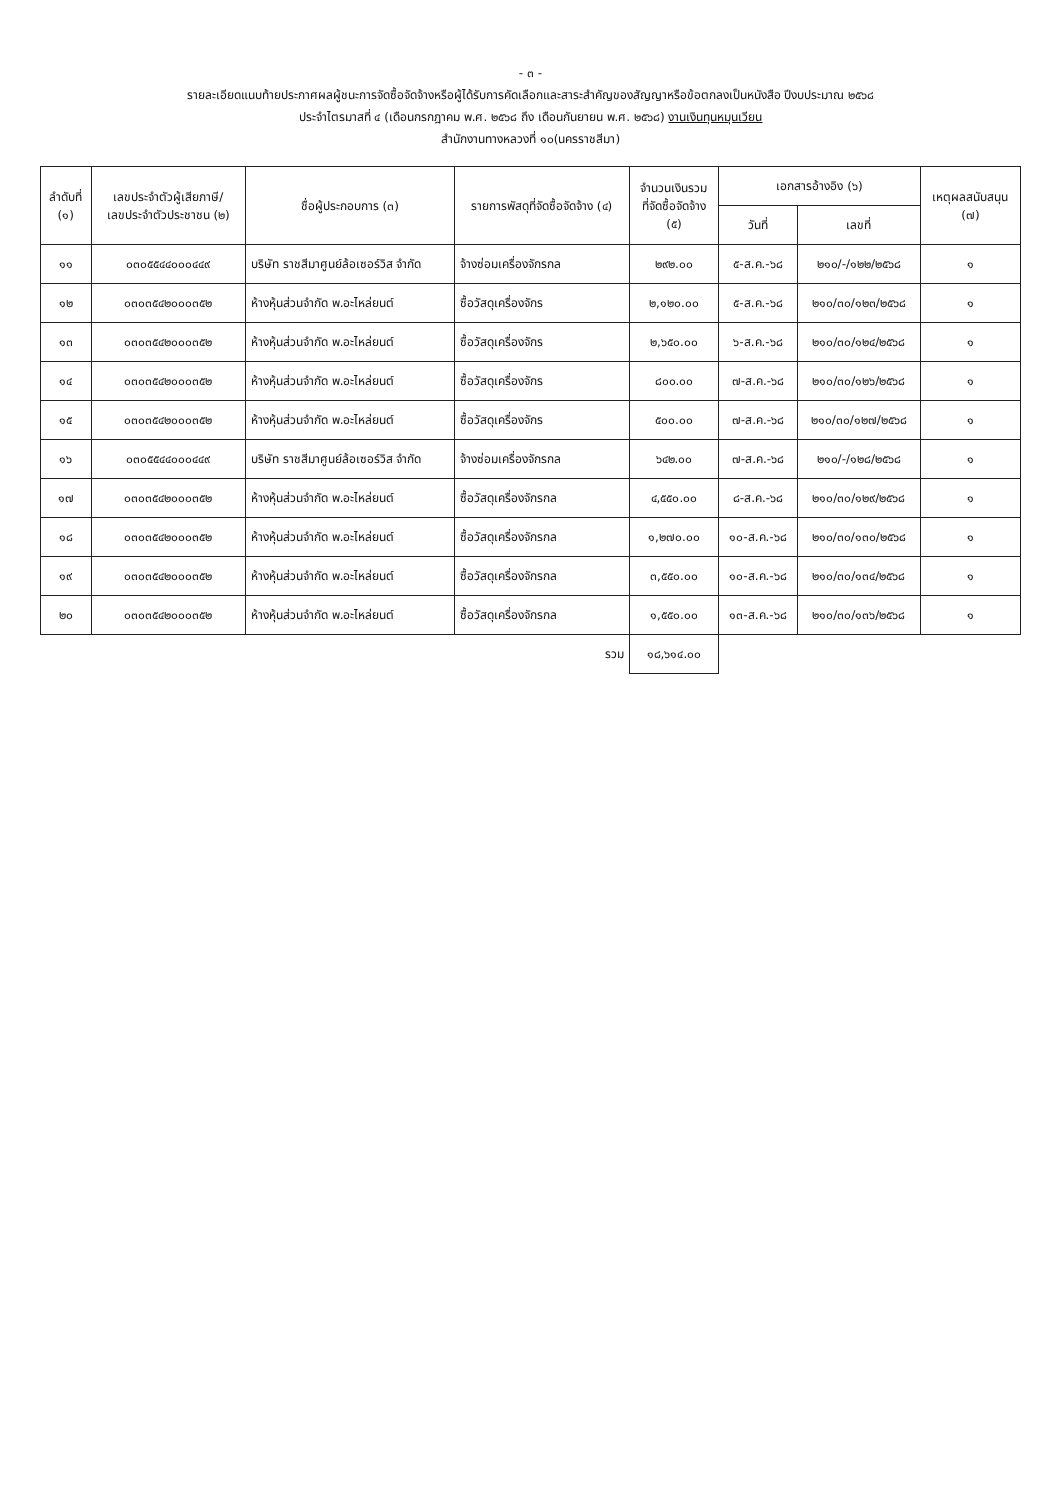- ๓ -
รายละเอียดแนบท้ายประกาศผลผู้ชนะการจัดซื้อจัดจ้างหรือผู้ได้รับการคัดเลือกและสาระสำคัญของสัญญาหรือข้อตกลงเป็นหนังสือ ปีงบประมาณ ๒๕๖๘
ประจำไตรมาสที่ ๔ (เดือนกรกฎาคม พ.ศ. ๒๕๖๘ ถึง เดือนกันยายน พ.ศ. ๒๕๖๘) งานเงินทุนหมุนเวียน
สำนักงานทางหลวงที่ ๑๐(นครราชสีมา)
| ลำดับที่ (๑) | เลขประจำตัวผู้เสียภาษี/ เลขประจำตัวประชาชน (๒) | ชื่อผู้ประกอบการ (๓) | รายการพัสดุที่จัดซื้อจัดจ้าง (๔) | จำนวนเงินรวม ที่จัดซื้อจัดจ้าง (๕) | เอกสารอ้างอิง (๖) | | เหตุผลสนับสนุน (๗) |
| --- | --- | --- | --- | --- | --- | --- | --- |
| | | | | | วันที่ | เลขที่ | |
| ๑๑ | ๐๓๐๕๕๔๔๐๐๐๔๔๙ | บริษัท ราชสีมาศูนย์ล้อเซอร์วิส จำกัด | จ้างซ่อมเครื่องจักรกล | ๒๙๒.๐๐ | ๕-ส.ค.-๖๘ | ๒๑๐/-/๑๒๒/๒๕๖๘ | ๑ |
| ๑๒ | ๐๓๐๓๕๔๒๐๐๐๓๕๒ | ห้างหุ้นส่วนจำกัด พ.อะไหล่ยนต์ | ซื้อวัสดุเครื่องจักร | ๒,๑๒๐.๐๐ | ๕-ส.ค.-๖๘ | ๒๑๐/๓๐/๑๒๓/๒๕๖๘ | ๑ |
| ๑๓ | ๐๓๐๓๕๔๒๐๐๐๓๕๒ | ห้างหุ้นส่วนจำกัด พ.อะไหล่ยนต์ | ซื้อวัสดุเครื่องจักร | ๒,๖๕๐.๐๐ | ๖-ส.ค.-๖๘ | ๒๑๐/๓๐/๑๒๔/๒๕๖๘ | ๑ |
| ๑๔ | ๐๓๐๓๕๔๒๐๐๐๓๕๒ | ห้างหุ้นส่วนจำกัด พ.อะไหล่ยนต์ | ซื้อวัสดุเครื่องจักร | ๘๐๐.๐๐ | ๗-ส.ค.-๖๘ | ๒๑๐/๓๐/๑๒๖/๒๕๖๘ | ๑ |
| ๑๕ | ๐๓๐๓๕๔๒๐๐๐๓๕๒ | ห้างหุ้นส่วนจำกัด พ.อะไหล่ยนต์ | ซื้อวัสดุเครื่องจักร | ๕๐๐.๐๐ | ๗-ส.ค.-๖๘ | ๒๑๐/๓๐/๑๒๗/๒๕๖๘ | ๑ |
| ๑๖ | ๐๓๐๕๕๔๔๐๐๐๔๔๙ | บริษัท ราชสีมาศูนย์ล้อเซอร์วิส จำกัด | จ้างซ่อมเครื่องจักรกล | ๖๔๒.๐๐ | ๗-ส.ค.-๖๘ | ๒๑๐/-/๑๒๘/๒๕๖๘ | ๑ |
| ๑๗ | ๐๓๐๓๕๔๒๐๐๐๓๕๒ | ห้างหุ้นส่วนจำกัด พ.อะไหล่ยนต์ | ซื้อวัสดุเครื่องจักรกล | ๔,๕๕๐.๐๐ | ๘-ส.ค.-๖๘ | ๒๑๐/๓๐/๑๒๙/๒๕๖๘ | ๑ |
| ๑๘ | ๐๓๐๓๕๔๒๐๐๐๓๕๒ | ห้างหุ้นส่วนจำกัด พ.อะไหล่ยนต์ | ซื้อวัสดุเครื่องจักรกล | ๑,๒๗๐.๐๐ | ๑๐-ส.ค.-๖๘ | ๒๑๐/๓๐/๑๓๐/๒๕๖๘ | ๑ |
| ๑๙ | ๐๓๐๓๕๔๒๐๐๐๓๕๒ | ห้างหุ้นส่วนจำกัด พ.อะไหล่ยนต์ | ซื้อวัสดุเครื่องจักรกล | ๓,๕๕๐.๐๐ | ๑๐-ส.ค.-๖๘ | ๒๑๐/๓๐/๑๓๔/๒๕๖๘ | ๑ |
| ๒๐ | ๐๓๐๓๕๔๒๐๐๐๓๕๒ | ห้างหุ้นส่วนจำกัด พ.อะไหล่ยนต์ | ซื้อวัสดุเครื่องจักรกล | ๑,๕๕๐.๐๐ | ๑๓-ส.ค.-๖๘ | ๒๑๐/๓๐/๑๓๖/๒๕๖๘ | ๑ |
| รวม | | | | ๑๘,๖๑๔.๐๐ | | | |